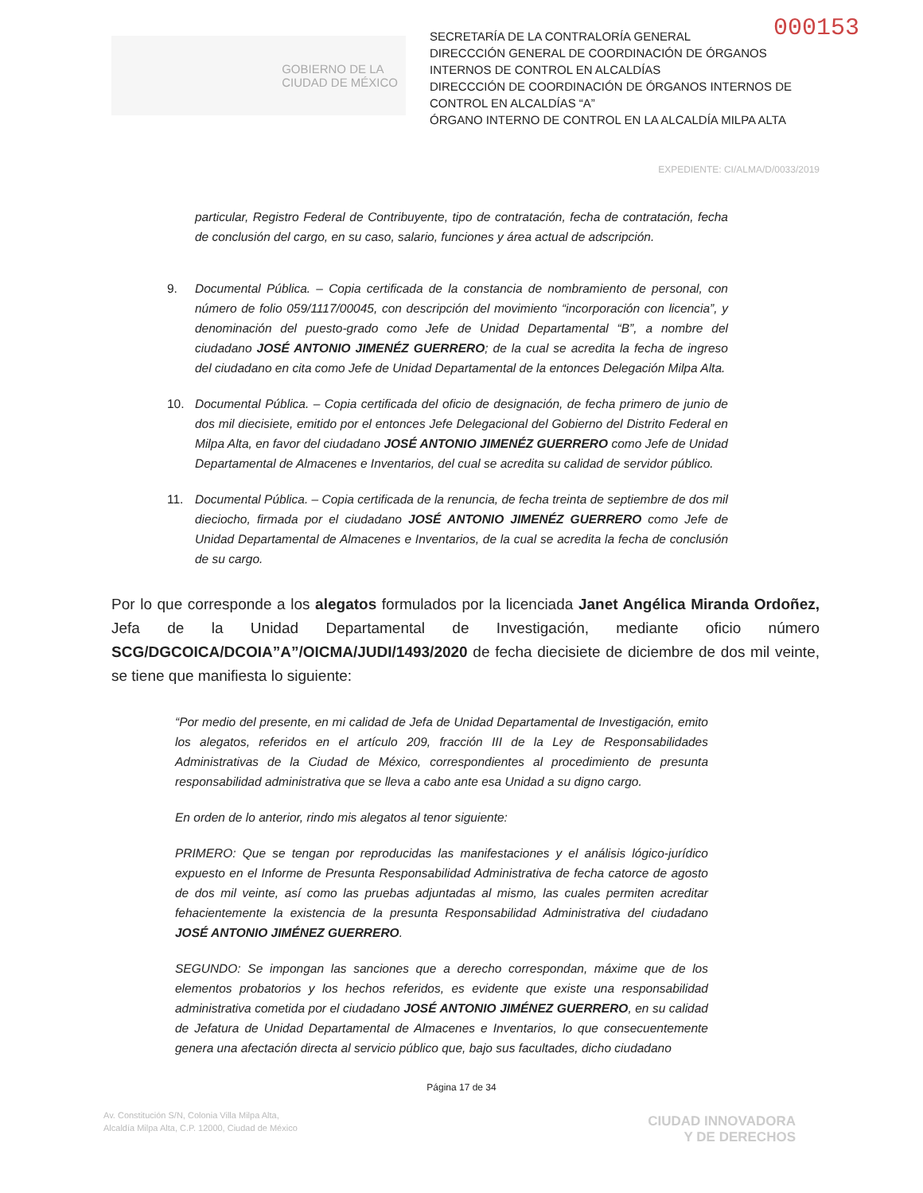000153
GOBIERNO DE LA
CIUDAD DE MÉXICO
SECRETARÍA DE LA CONTRALORÍA GENERAL
DIRECCCIÓN GENERAL DE COORDINACIÓN DE ÓRGANOS INTERNOS DE CONTROL EN ALCALDÍAS
DIRECCCIÓN DE COORDINACIÓN DE ÓRGANOS INTERNOS DE CONTROL EN ALCALDÍAS “A”
ÓRGANO INTERNO DE CONTROL EN LA ALCALDÍA MILPA ALTA
EXPEDIENTE: CI/ALMA/D/0033/2019
particular, Registro Federal de Contribuyente, tipo de contratación, fecha de contratación, fecha de conclusión del cargo, en su caso, salario, funciones y área actual de adscripción.
9. Documental Pública. – Copia certificada de la constancia de nombramiento de personal, con número de folio 059/1117/00045, con descripción del movimiento “incorporación con licencia”, y denominación del puesto-grado como Jefe de Unidad Departamental “B”, a nombre del ciudadano JOSÉ ANTONIO JIMENÉZ GUERRERO; de la cual se acredita la fecha de ingreso del ciudadano en cita como Jefe de Unidad Departamental de la entonces Delegación Milpa Alta.
10. Documental Pública. – Copia certificada del oficio de designación, de fecha primero de junio de dos mil diecisiete, emitido por el entonces Jefe Delegacional del Gobierno del Distrito Federal en Milpa Alta, en favor del ciudadano JOSÉ ANTONIO JIMENÉZ GUERRERO como Jefe de Unidad Departamental de Almacenes e Inventarios, del cual se acredita su calidad de servidor público.
11. Documental Pública. – Copia certificada de la renuncia, de fecha treinta de septiembre de dos mil dieciocho, firmada por el ciudadano JOSÉ ANTONIO JIMENÉZ GUERRERO como Jefe de Unidad Departamental de Almacenes e Inventarios, de la cual se acredita la fecha de conclusión de su cargo.
Por lo que corresponde a los alegatos formulados por la licenciada Janet Angélica Miranda Ordoñez, Jefa de la Unidad Departamental de Investigación, mediante oficio número SCG/DGCOICA/DCOIA”A”/OICMA/JUDI/1493/2020 de fecha diecisiete de diciembre de dos mil veinte, se tiene que manifiesta lo siguiente:
“Por medio del presente, en mi calidad de Jefa de Unidad Departamental de Investigación, emito los alegatos, referidos en el artículo 209, fracción III de la Ley de Responsabilidades Administrativas de la Ciudad de México, correspondientes al procedimiento de presunta responsabilidad administrativa que se lleva a cabo ante esa Unidad a su digno cargo.
En orden de lo anterior, rindo mis alegatos al tenor siguiente:
PRIMERO: Que se tengan por reproducidas las manifestaciones y el análisis lógico-jurídico expuesto en el Informe de Presunta Responsabilidad Administrativa de fecha catorce de agosto de dos mil veinte, así como las pruebas adjuntadas al mismo, las cuales permiten acreditar fehacientemente la existencia de la presunta Responsabilidad Administrativa del ciudadano JOSÉ ANTONIO JIMÉNEZ GUERRERO.
SEGUNDO: Se impongan las sanciones que a derecho correspondan, máxime que de los elementos probatorios y los hechos referidos, es evidente que existe una responsabilidad administrativa cometida por el ciudadano JOSÉ ANTONIO JIMÉNEZ GUERRERO, en su calidad de Jefatura de Unidad Departamental de Almacenes e Inventarios, lo que consecuentemente genera una afectación directa al servicio público que, bajo sus facultades, dicho ciudadano
Página 17 de 34
Av. Constitución S/N, Colonia Villa Milpa Alta,
Alcaldía Milpa Alta, C.P. 12000, Ciudad de México
CIUDAD INNOVADORA
Y DE DERECHOS